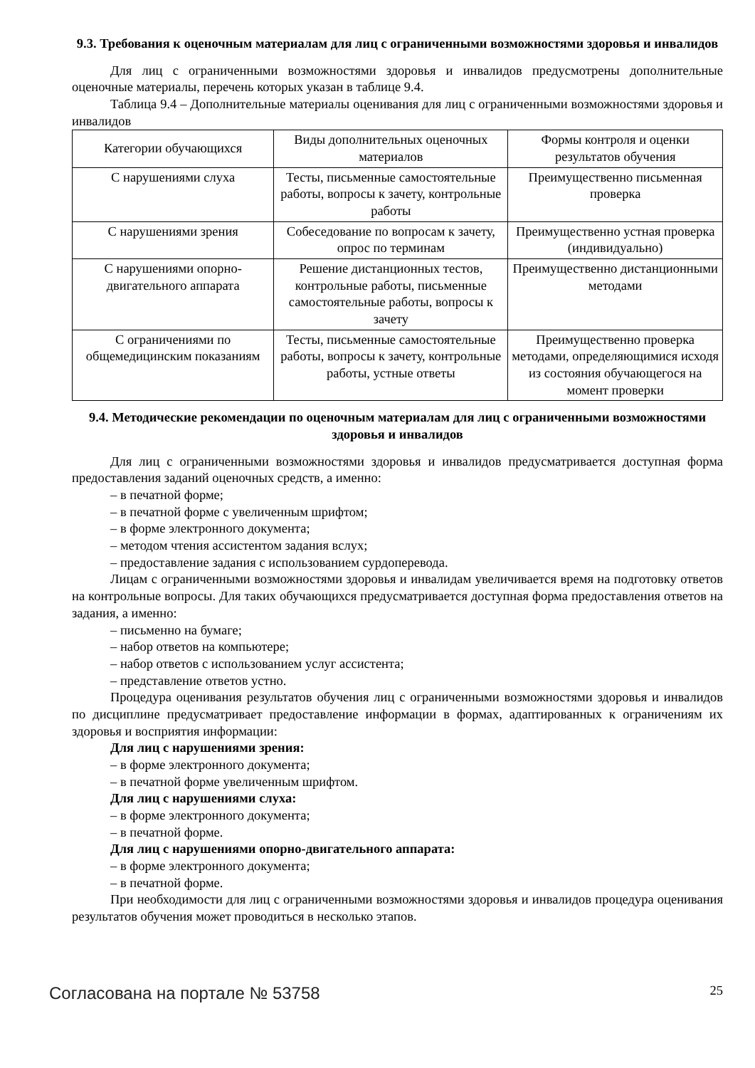9.3. Требования к оценочным материалам для лиц с ограниченными возможностями здоровья и инвалидов
Для лиц с ограниченными возможностями здоровья и инвалидов предусмотрены дополнительные оценочные материалы, перечень которых указан в таблице 9.4.
Таблица 9.4 – Дополнительные материалы оценивания для лиц с ограниченными возможностями здоровья и инвалидов
| Категории обучающихся | Виды дополнительных оценочных материалов | Формы контроля и оценки результатов обучения |
| С нарушениями слуха | Тесты, письменные самостоятельные работы, вопросы к зачету, контрольные работы | Преимущественно письменная проверка |
| С нарушениями зрения | Собеседование по вопросам к зачету, опрос по терминам | Преимущественно устная проверка (индивидуально) |
| С нарушениями опорно-двигательного аппарата | Решение дистанционных тестов, контрольные работы, письменные самостоятельные работы, вопросы к зачету | Преимущественно дистанционными методами |
| С ограничениями по общемедицинским показаниям | Тесты, письменные самостоятельные работы, вопросы к зачету, контрольные работы, устные ответы | Преимущественно проверка методами, определяющимися исходя из состояния обучающегося на момент проверки |
9.4. Методические рекомендации по оценочным материалам для лиц с ограниченными возможностями здоровья и инвалидов
Для лиц с ограниченными возможностями здоровья и инвалидов предусматривается доступная форма предоставления заданий оценочных средств, а именно:
– в печатной форме;
– в печатной форме с увеличенным шрифтом;
– в форме электронного документа;
– методом чтения ассистентом задания вслух;
– предоставление задания с использованием сурдоперевода.
Лицам с ограниченными возможностями здоровья и инвалидам увеличивается время на подготовку ответов на контрольные вопросы. Для таких обучающихся предусматривается доступная форма предоставления ответов на задания, а именно:
– письменно на бумаге;
– набор ответов на компьютере;
– набор ответов с использованием услуг ассистента;
– представление ответов устно.
Процедура оценивания результатов обучения лиц с ограниченными возможностями здоровья и инвалидов по дисциплине предусматривает предоставление информации в формах, адаптированных к ограничениям их здоровья и восприятия информации:
Для лиц с нарушениями зрения:
– в форме электронного документа;
– в печатной форме увеличенным шрифтом.
Для лиц с нарушениями слуха:
– в форме электронного документа;
– в печатной форме.
Для лиц с нарушениями опорно-двигательного аппарата:
– в форме электронного документа;
– в печатной форме.
При необходимости для лиц с ограниченными возможностями здоровья и инвалидов процедура оценивания результатов обучения может проводиться в несколько этапов.
Согласована на портале № 53758 25